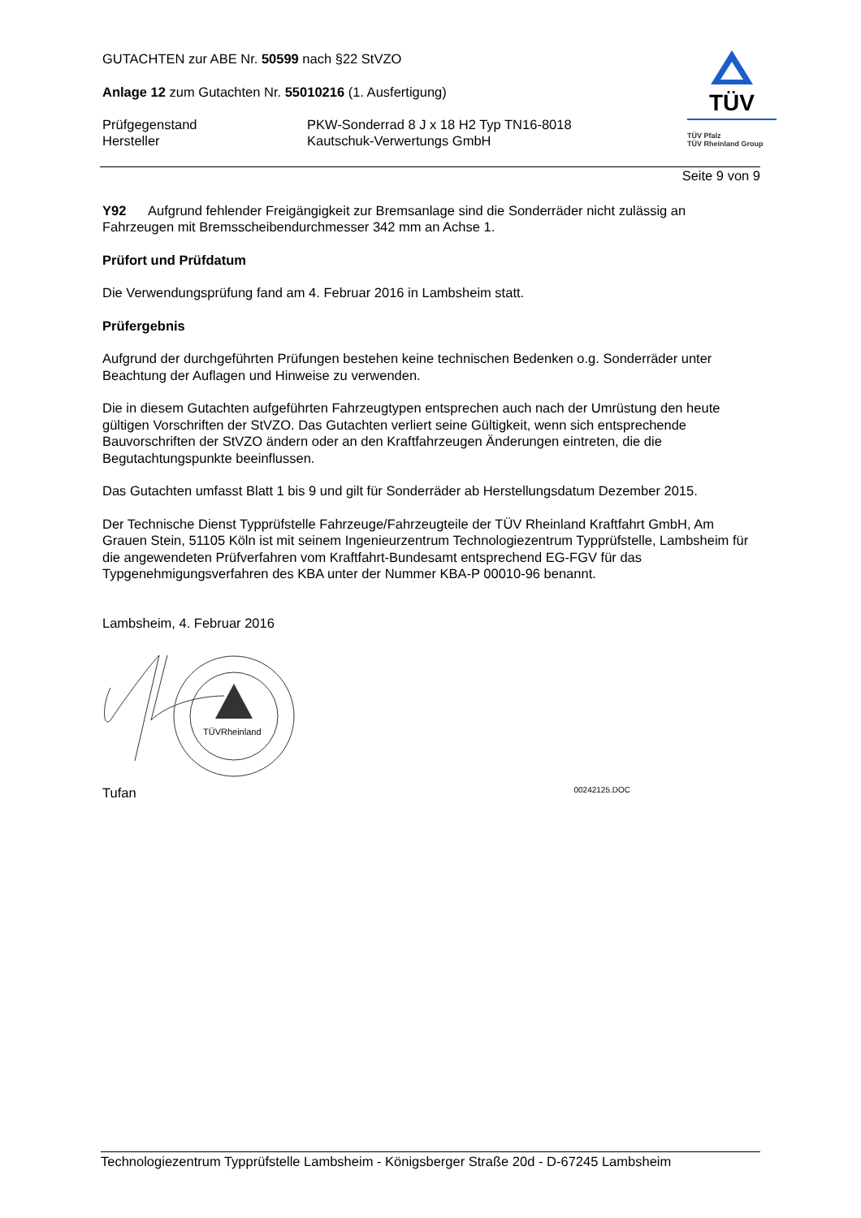TÜV
TÜV Pfalz
TÜV Rheinland Group
GUTACHTEN zur ABE Nr. 50599 nach §22 StVZO
Anlage 12 zum Gutachten Nr. 55010216 (1. Ausfertigung)
Prüfgegenstand
Hersteller
PKW-Sonderrad 8 J x 18 H2 Typ TN16-8018
Kautschuk-Verwertungs GmbH
Seite 9 von 9
Y92 Aufgrund fehlender Freigängigkeit zur Bremsanlage sind die Sonderräder nicht zulässig an Fahrzeugen mit Bremsscheibendurchmesser 342 mm an Achse 1.
Prüfort und Prüfdatum
Die Verwendungsprüfung fand am 4. Februar 2016 in Lambsheim statt.
Prüfergebnis
Aufgrund der durchgeführten Prüfungen bestehen keine technischen Bedenken o.g. Sonderräder unter Beachtung der Auflagen und Hinweise zu verwenden.
Die in diesem Gutachten aufgeführten Fahrzeugtypen entsprechen auch nach der Umrüstung den heute gültigen Vorschriften der StVZO. Das Gutachten verliert seine Gültigkeit, wenn sich entsprechende Bauvorschriften der StVZO ändern oder an den Kraftfahrzeugen Änderungen eintreten, die die Begutachtungspunkte beeinflussen.
Das Gutachten umfasst Blatt 1 bis 9 und gilt für Sonderräder ab Herstellungsdatum Dezember 2015.
Der Technische Dienst Typprüfstelle Fahrzeuge/Fahrzeugteile der TÜV Rheinland Kraftfahrt GmbH, Am Grauen Stein, 51105 Köln ist mit seinem Ingenieurzentrum Technologiezentrum Typprüfstelle, Lambsheim für die angewendeten Prüfverfahren vom Kraftfahrt-Bundesamt entsprechend EG-FGV für das Typgenehmigungsverfahren des KBA unter der Nummer KBA-P 00010-96 benannt.
Lambsheim, 4. Februar 2016
TÜVRheinland
Tufan 00242125.DOC
Technologiezentrum Typprüfstelle Lambsheim - Königsberger Straße 20d - D-67245 Lambsheim